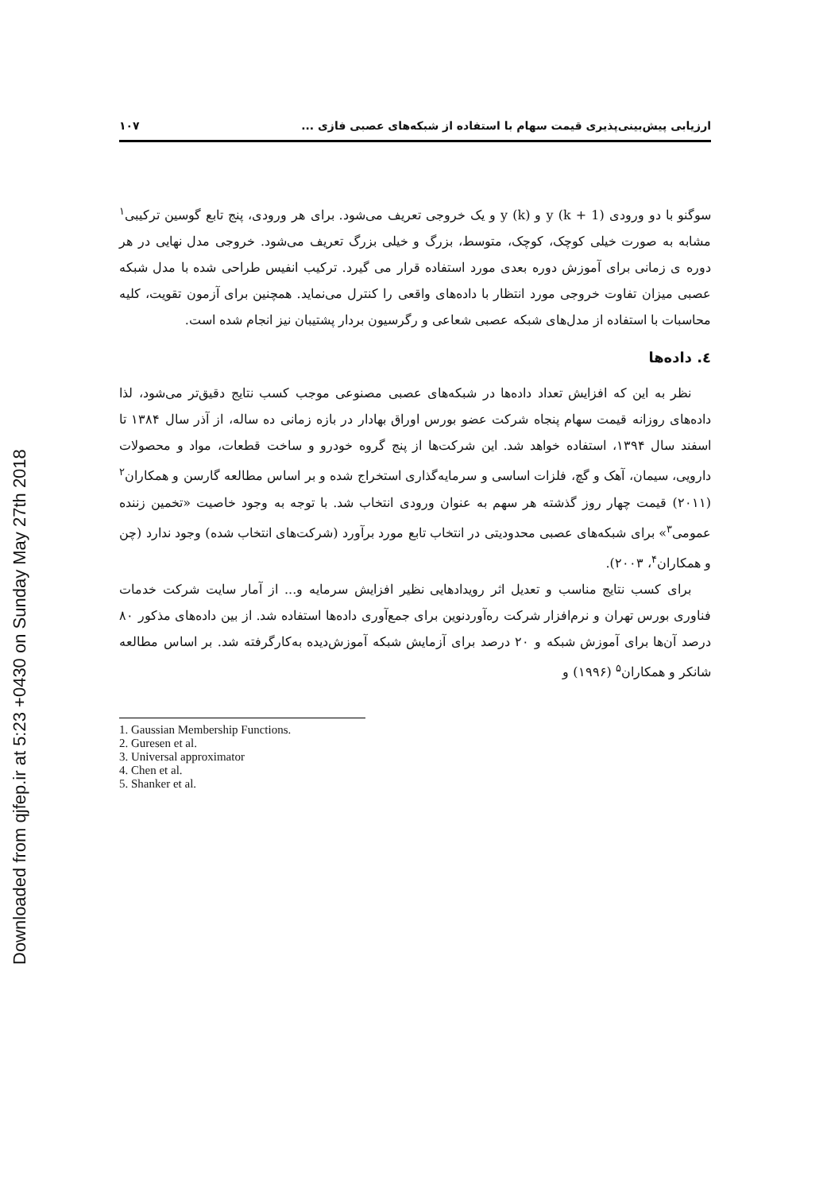Downloaded from qjfep.ir at 5:23 +0430 on Sunday May 27th 2018
ارزیابی پیش‌بینی‌پذیری قیمت سهام با استفاده از شبکه‌های عصبی فازی ... ۱۰۷
سوگنو با دو ورودی (y (k + 1 و (y (k و یک خروجی تعریف می‌شود. برای هر ورودی، پنج تابع گوسین ترکیبی<sup>۱</sup> مشابه به صورت خیلی کوچک، کوچک، متوسط، بزرگ و خیلی بزرگ تعریف می‌شود. خروجی مدل نهایی در هر دوره ی زمانی برای آموزش دوره بعدی مورد استفاده قرار می گیرد. ترکیب انفیس طراحی شده با مدل شبکه عصبی میزان تفاوت خروجی مورد انتظار با داده‌های واقعی را کنترل می‌نماید. همچنین برای آزمون تقویت، کلیه محاسبات با استفاده از مدل‌های شبکه عصبی شعاعی و رگرسیون بردار پشتیبان نیز انجام شده است.
٤. داده‌ها
نظر به این که افزایش تعداد داده‌ها در شبکه‌های عصبی مصنوعی موجب کسب نتایج دقیق‌تر می‌شود، لذا داده‌های روزانه قیمت سهام پنجاه شرکت عضو بورس اوراق بهادار در بازه زمانی ده ساله، از آذر سال ۱۳۸۴ تا اسفند سال ۱۳۹۴، استفاده خواهد شد. این شرکت‌ها از پنج گروه خودرو و ساخت قطعات، مواد و محصولات دارویی، سیمان، آهک و گچ، فلزات اساسی و سرمایه‌گذاری استخراج شده و بر اساس مطالعه گارسن و همکاران<sup>۲</sup> (۲۰۱۱) قیمت چهار روز گذشته هر سهم به عنوان ورودی انتخاب شد. با توجه به وجود خاصیت «تخمین زننده عمومی<sup>۳</sup>» برای شبکه‌های عصبی محدودیتی در انتخاب تابع مورد برآورد (شرکت‌های انتخاب شده) وجود ندارد (چن و همکاران<sup>۴</sup>، ۲۰۰۳).
برای کسب نتایج مناسب و تعدیل اثر رویدادهایی نظیر افزایش سرمایه و... از آمار سایت شرکت خدمات فناوری بورس تهران و نرم‌افزار شرکت ره‌آوردنوین برای جمع‌آوری داده‌ها استفاده شد. از بین داده‌های مذکور ۸۰ درصد آن‌ها برای آموزش شبکه و ۲۰ درصد برای آزمایش شبکه آموزش‌دیده به‌کارگرفته شد. بر اساس مطالعه شانکر و همکاران<sup>۵</sup> (۱۹۹۶) و
1. Gaussian Membership Functions.
2. Guresen et al.
3. Universal approximator
4. Chen et al.
5. Shanker et al.